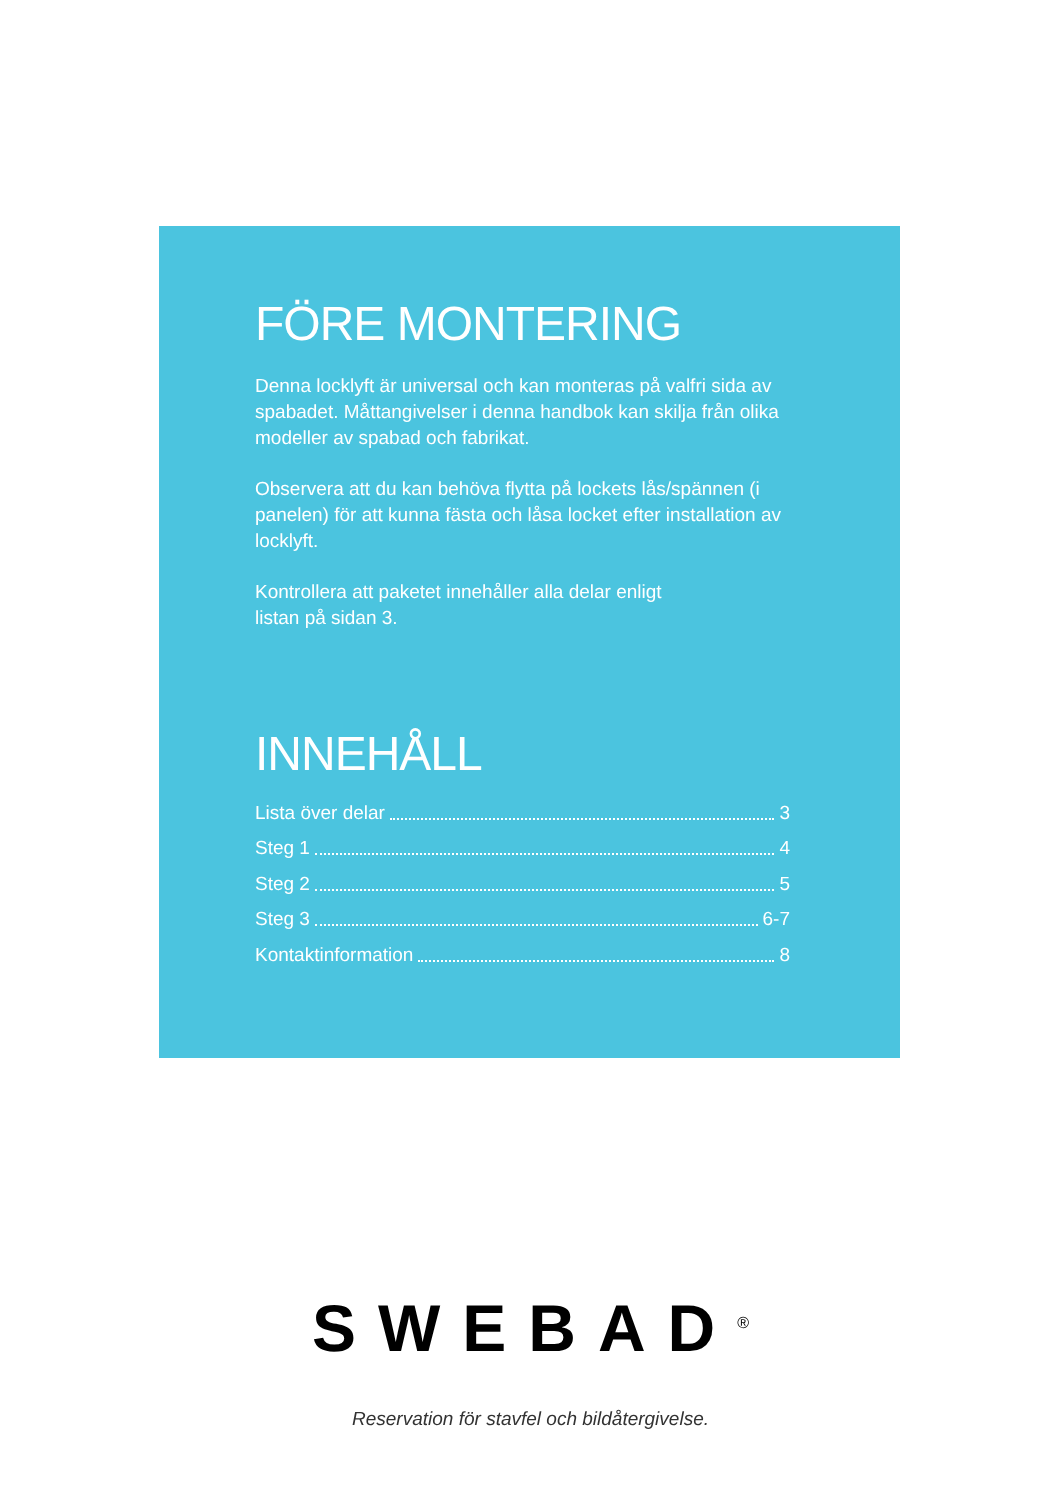FÖRE MONTERING
Denna locklyft är universal och kan monteras på valfri sida av spabadet. Måttangivelser i denna handbok kan skilja från olika modeller av spabad och fabrikat.
Observera att du kan behöva flytta på lockets lås/spännen (i panelen) för att kunna fästa och låsa locket efter installation av locklyft.
Kontrollera att paketet innehåller alla delar enligt
listan på sidan 3.
INNEHÅLL
Lista över delar 3
Steg 1 4
Steg 2 5
Steg 3 6-7
Kontaktinformation 8
SWEBAD<sup>®</sup>
Reservation för stavfel och bildåtergivelse.